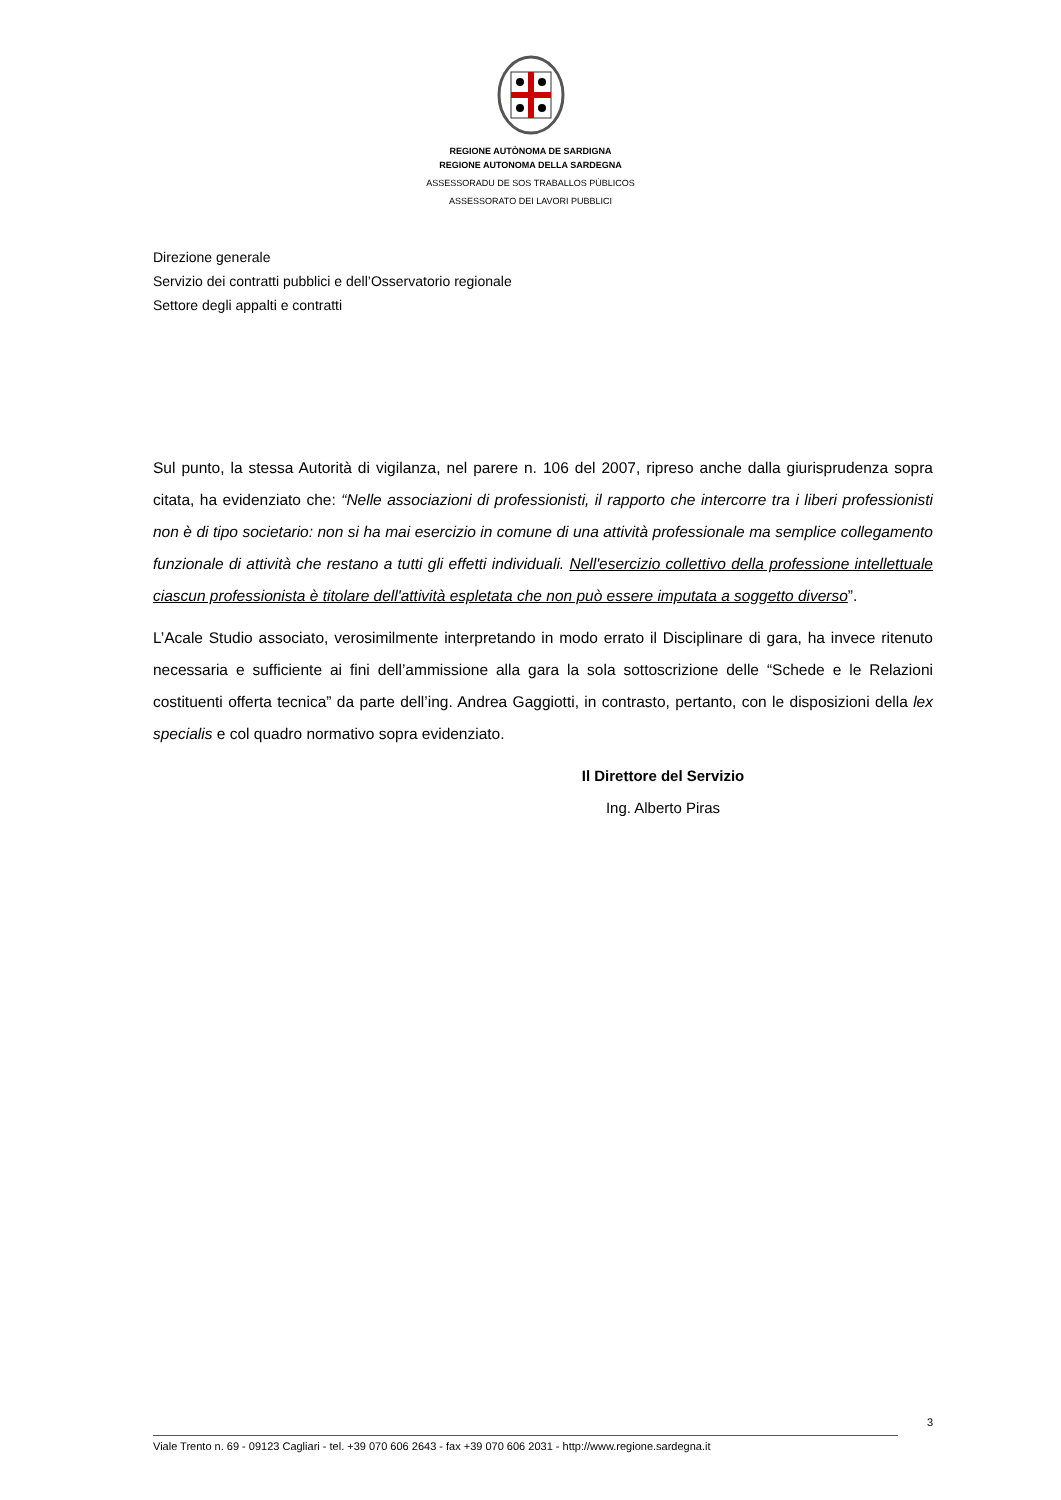REGIONE AUTÒNOMA DE SARDIGNA
REGIONE AUTONOMA DELLA SARDEGNA
ASSESSORADU DE SOS TRABALLOS PÙBLICOS
ASSESSORATO DEI LAVORI PUBBLICI
Direzione generale
Servizio dei contratti pubblici e dell’Osservatorio regionale
Settore degli appalti e contratti
Sul punto, la stessa Autorità di vigilanza, nel parere n. 106 del 2007, ripreso anche dalla giurisprudenza sopra citata, ha evidenziato che: “Nelle associazioni di professionisti, il rapporto che intercorre tra i liberi professionisti non è di tipo societario: non si ha mai esercizio in comune di una attività professionale ma semplice collegamento funzionale di attività che restano a tutti gli effetti individuali. Nell'esercizio collettivo della professione intellettuale ciascun professionista è titolare dell'attività espletata che non può essere imputata a soggetto diverso”.
L’Acale Studio associato, verosimilmente interpretando in modo errato il Disciplinare di gara, ha invece ritenuto necessaria e sufficiente ai fini dell’ammissione alla gara la sola sottoscrizione delle “Schede e le Relazioni costituenti offerta tecnica” da parte dell’ing. Andrea Gaggiotti, in contrasto, pertanto, con le disposizioni della lex specialis e col quadro normativo sopra evidenziato.
Il Direttore del Servizio
Ing. Alberto Piras
3
Viale Trento n. 69 - 09123 Cagliari - tel. +39 070 606 2643 - fax +39 070 606 2031 - http://www.regione.sardegna.it